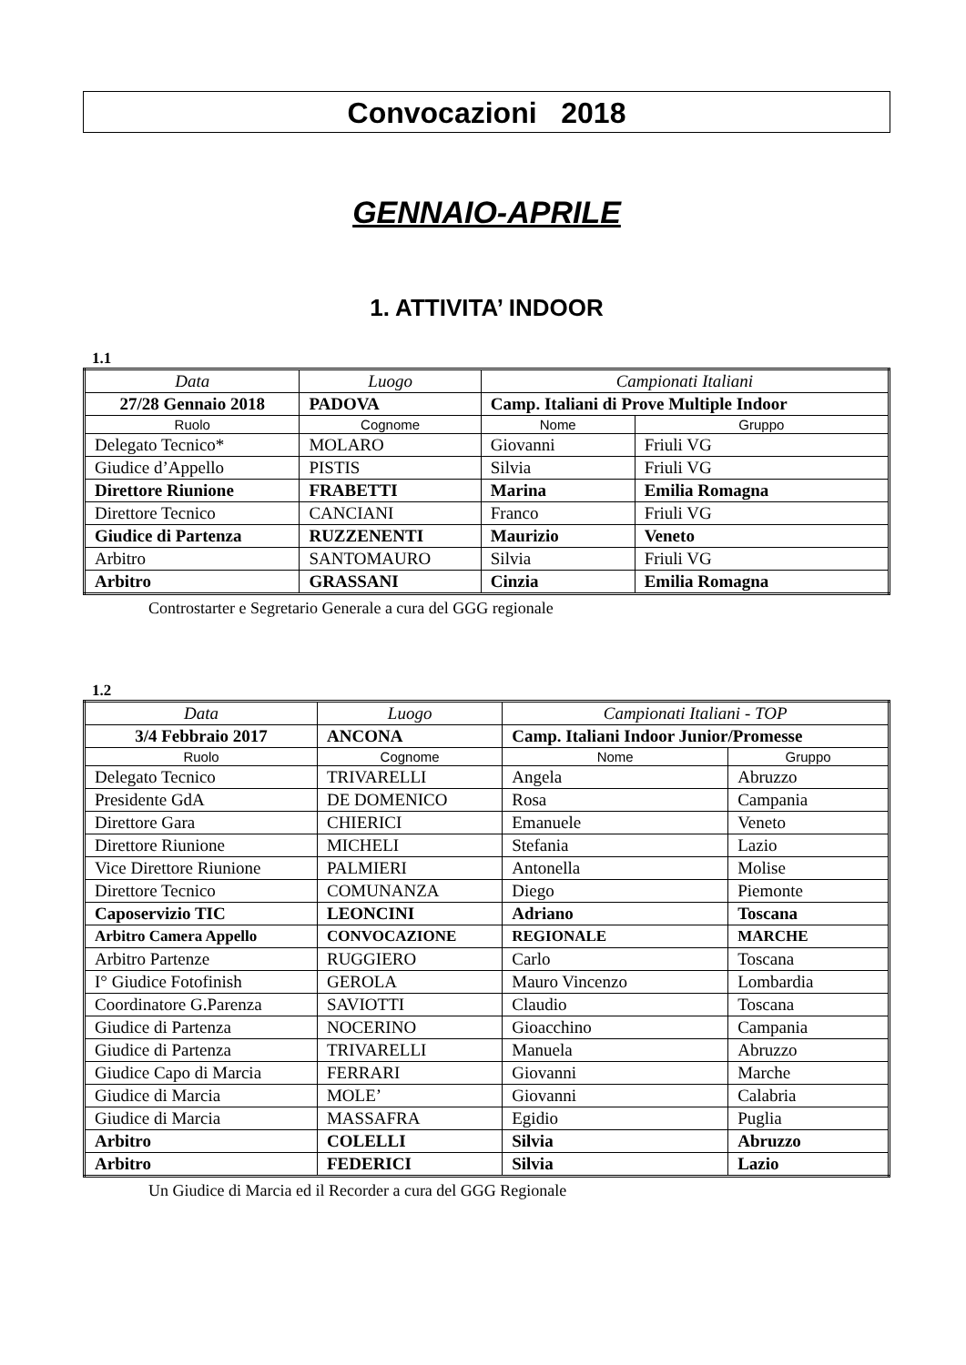Convocazioni 2018
GENNAIO-APRILE
1. ATTIVITA’ INDOOR
1.1
| Data | Luogo | Campionati Italiani | |
| 27/28 Gennaio 2018 | PADOVA | Camp. Italiani di Prove Multiple Indoor | |
| Ruolo | Cognome | Nome | Gruppo |
| Delegato Tecnico* | MOLARO | Giovanni | Friuli VG |
| Giudice d’Appello | PISTIS | Silvia | Friuli VG |
| Direttore Riunione | FRABETTI | Marina | Emilia Romagna |
| Direttore Tecnico | CANCIANI | Franco | Friuli VG |
| Giudice di Partenza | RUZZENENTI | Maurizio | Veneto |
| Arbitro | SANTOMAURO | Silvia | Friuli VG |
| Arbitro | GRASSANI | Cinzia | Emilia Romagna |
Controstarter e Segretario Generale a cura del GGG regionale
1.2
| Data | Luogo | Campionati Italiani - TOP | |
| 3/4 Febbraio 2017 | ANCONA | Camp. Italiani Indoor Junior/Promesse | |
| Ruolo | Cognome | Nome | Gruppo |
| Delegato Tecnico | TRIVARELLI | Angela | Abruzzo |
| Presidente GdA | DE DOMENICO | Rosa | Campania |
| Direttore Gara | CHIERICI | Emanuele | Veneto |
| Direttore Riunione | MICHELI | Stefania | Lazio |
| Vice Direttore Riunione | PALMIERI | Antonella | Molise |
| Direttore Tecnico | COMUNANZA | Diego | Piemonte |
| Caposervizio TIC | LEONCINI | Adriano | Toscana |
| Arbitro Camera Appello | CONVOCAZIONE | REGIONALE | MARCHE |
| Arbitro Partenze | RUGGIERO | Carlo | Toscana |
| I° Giudice Fotofinish | GEROLA | Mauro Vincenzo | Lombardia |
| Coordinatore G.Parenza | SAVIOTTI | Claudio | Toscana |
| Giudice di Partenza | NOCERINO | Gioacchino | Campania |
| Giudice di Partenza | TRIVARELLI | Manuela | Abruzzo |
| Giudice Capo di Marcia | FERRARI | Giovanni | Marche |
| Giudice di Marcia | MOLE’ | Giovanni | Calabria |
| Giudice di Marcia | MASSAFRA | Egidio | Puglia |
| Arbitro | COLELLI | Silvia | Abruzzo |
| Arbitro | FEDERICI | Silvia | Lazio |
Un Giudice di Marcia ed il Recorder a cura del GGG Regionale